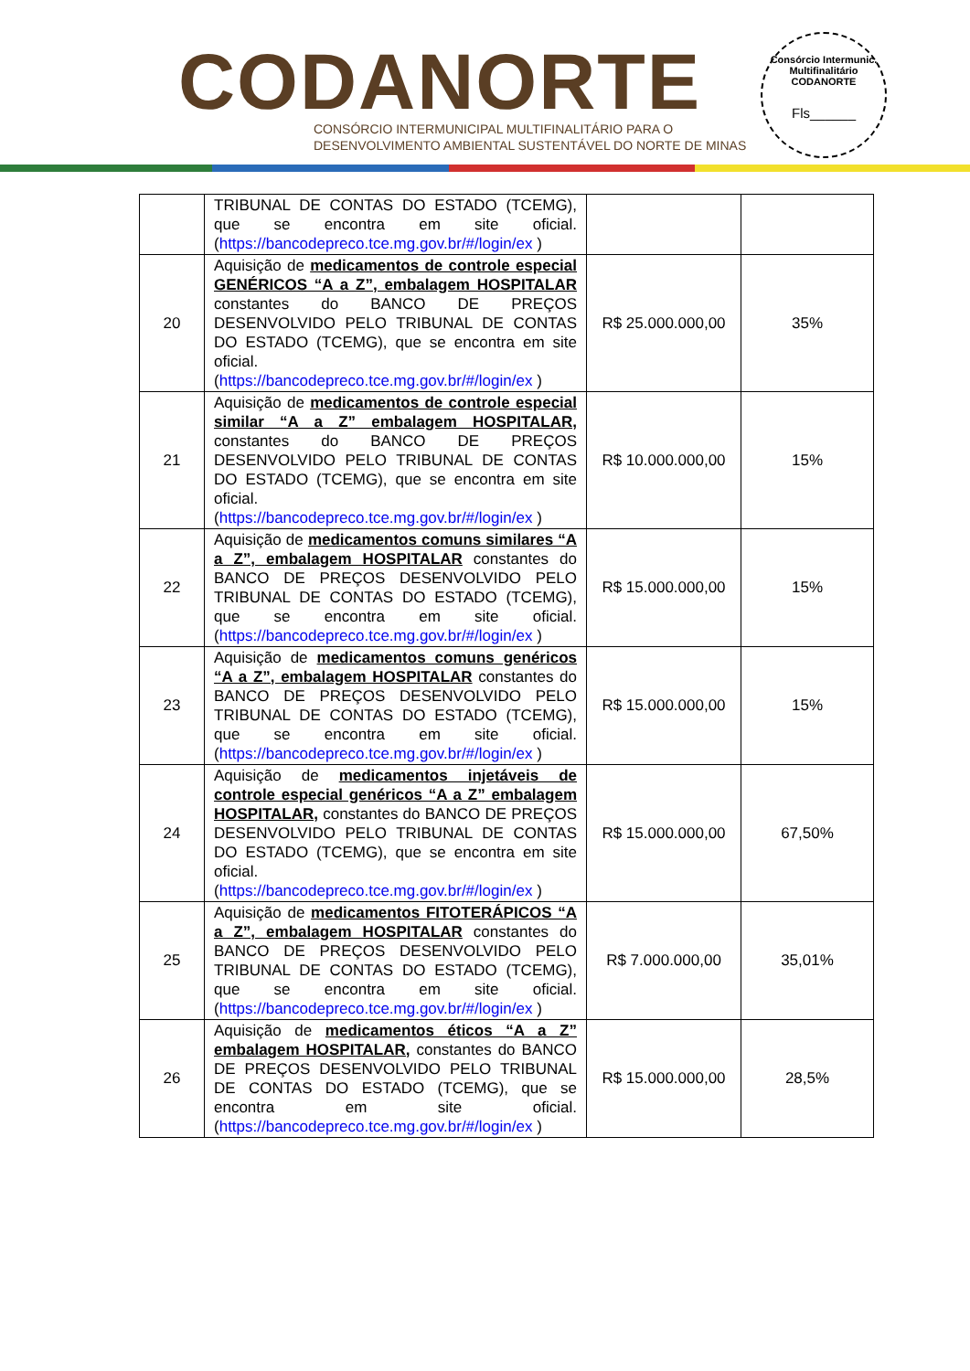CODANORTE
CONSÓRCIO INTERMUNICIPAL MULTIFINALITÁRIO PARA O
DESENVOLVIMENTO AMBIENTAL SUSTENTÁVEL DO NORTE DE MINAS
Consórcio Intermunic. Multifinalitário
CODANORTE
Fls______
| | TRIBUNAL DE CONTAS DO ESTADO (TCEMG), que se encontra em site oficial. ( https://bancodepreco.tce.mg.gov.br/#/login/ex ) | | |
| 20 | Aquisição de medicamentos de controle especial GENÉRICOS “A a Z”, embalagem HOSPITALAR constantes do BANCO DE PREÇOS DESENVOLVIDO PELO TRIBUNAL DE CONTAS DO ESTADO (TCEMG), que se encontra em site oficial. ( https://bancodepreco.tce.mg.gov.br/#/login/ex ) | R$ 25.000.000,00 | 35% |
| 21 | Aquisição de medicamentos de controle especial similar “A a Z” embalagem HOSPITALAR, constantes do BANCO DE PREÇOS DESENVOLVIDO PELO TRIBUNAL DE CONTAS DO ESTADO (TCEMG), que se encontra em site oficial. ( https://bancodepreco.tce.mg.gov.br/#/login/ex ) | R$ 10.000.000,00 | 15% |
| 22 | Aquisição de medicamentos comuns similares “A a Z”, embalagem HOSPITALAR constantes do BANCO DE PREÇOS DESENVOLVIDO PELO TRIBUNAL DE CONTAS DO ESTADO (TCEMG), que se encontra em site oficial. ( https://bancodepreco.tce.mg.gov.br/#/login/ex ) | R$ 15.000.000,00 | 15% |
| 23 | Aquisição de medicamentos comuns genéricos “A a Z”, embalagem HOSPITALAR constantes do BANCO DE PREÇOS DESENVOLVIDO PELO TRIBUNAL DE CONTAS DO ESTADO (TCEMG), que se encontra em site oficial. ( https://bancodepreco.tce.mg.gov.br/#/login/ex ) | R$ 15.000.000,00 | 15% |
| 24 | Aquisição de medicamentos injetáveis de controle especial genéricos “A a Z” embalagem HOSPITALAR, constantes do BANCO DE PREÇOS DESENVOLVIDO PELO TRIBUNAL DE CONTAS DO ESTADO (TCEMG), que se encontra em site oficial. ( https://bancodepreco.tce.mg.gov.br/#/login/ex ) | R$ 15.000.000,00 | 67,50% |
| 25 | Aquisição de medicamentos FITOTERÁPICOS “A a Z”, embalagem HOSPITALAR constantes do BANCO DE PREÇOS DESENVOLVIDO PELO TRIBUNAL DE CONTAS DO ESTADO (TCEMG), que se encontra em site oficial. ( https://bancodepreco.tce.mg.gov.br/#/login/ex ) | R$ 7.000.000,00 | 35,01% |
| 26 | Aquisição de medicamentos éticos “A a Z” embalagem HOSPITALAR, constantes do BANCO DE PREÇOS DESENVOLVIDO PELO TRIBUNAL DE CONTAS DO ESTADO (TCEMG), que se encontra em site oficial. ( https://bancodepreco.tce.mg.gov.br/#/login/ex ) | R$ 15.000.000,00 | 28,5% |